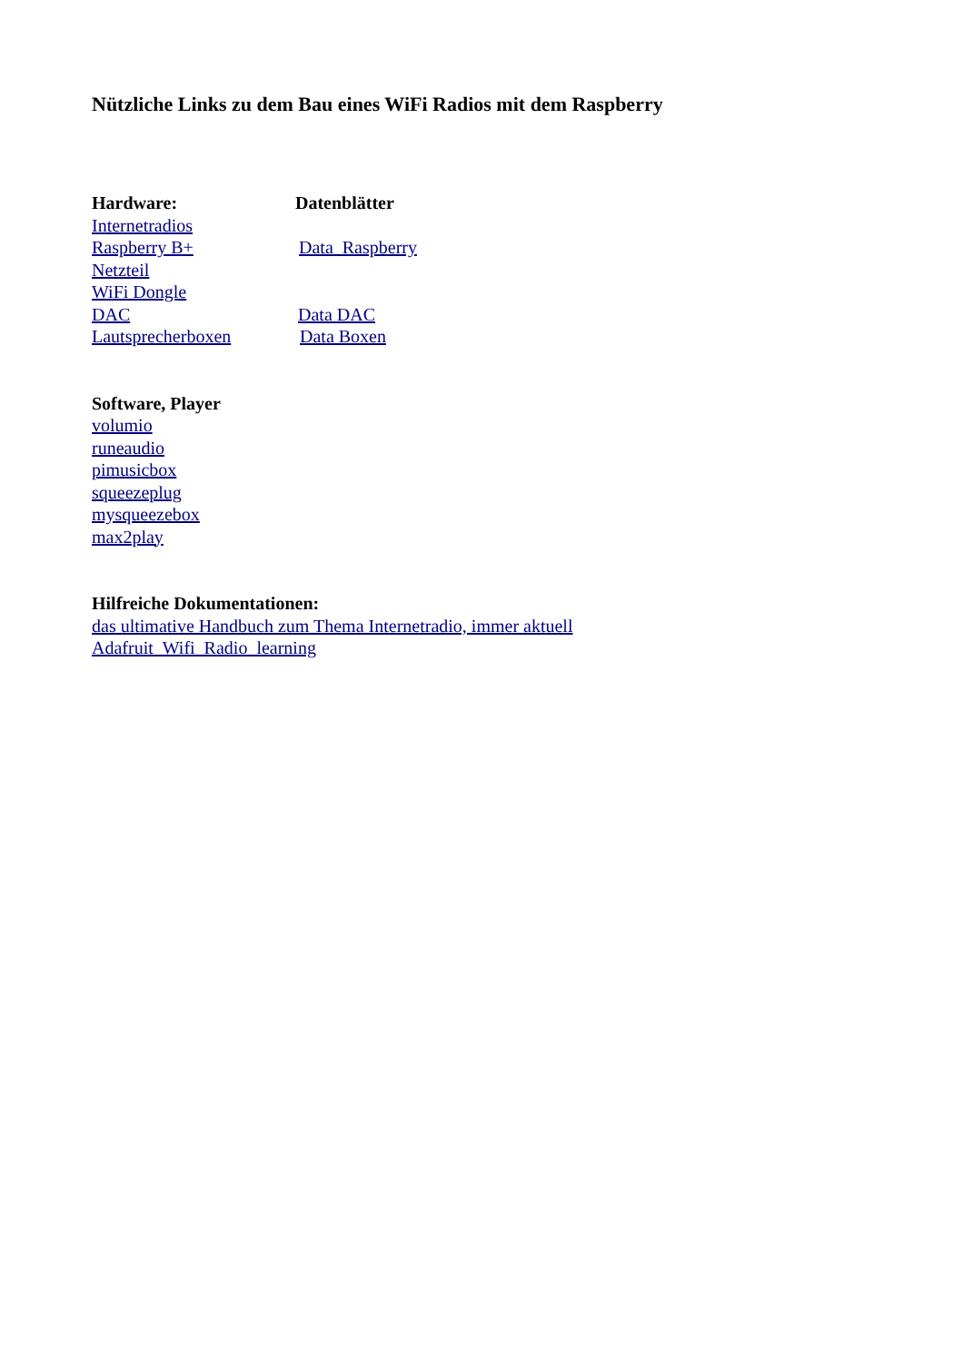Nützliche Links zu dem Bau eines WiFi Radios mit dem Raspberry
Hardware: Datenblätter
Internetradios
Raspberry B+ Data_Raspberry
Netzteil
WiFi Dongle
DAC Data DAC
Lautsprecherboxen Data Boxen
Software, Player
volumio
runeaudio
pimusicbox
squeezeplug
mysqueezebox
max2play
Hilfreiche Dokumentationen:
das ultimative Handbuch zum Thema Internetradio, immer aktuell
Adafruit_Wifi_Radio_learning